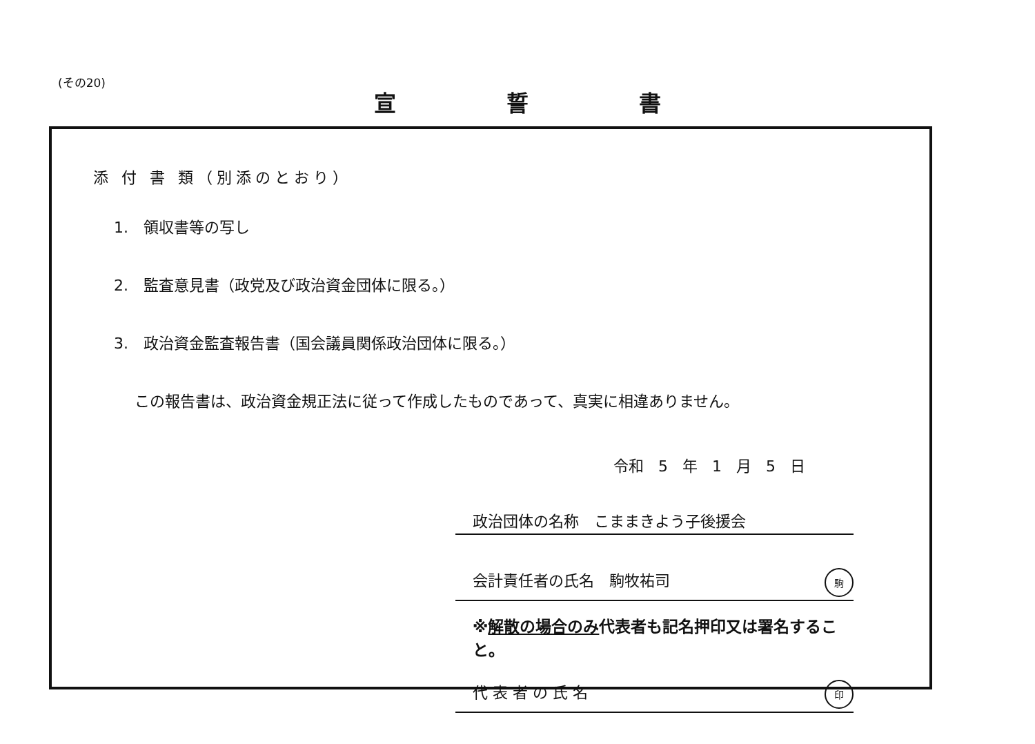(その20)
宣誓書
添 付 書 類（別添のとおり）
1.　領収書等の写し
2.　監査意見書（政党及び政治資金団体に限る。）
3.　政治資金監査報告書（国会議員関係政治団体に限る。）
この報告書は、政治資金規正法に従って作成したものであって、真実に相違ありません。
令和 5 年 1 月 5 日
政治団体の名称　こままきよう子後援会
会計責任者の氏名　駒牧祐司 駒
※解散の場合のみ代表者も記名押印又は署名すること。
代 表 者 の 氏 名 印